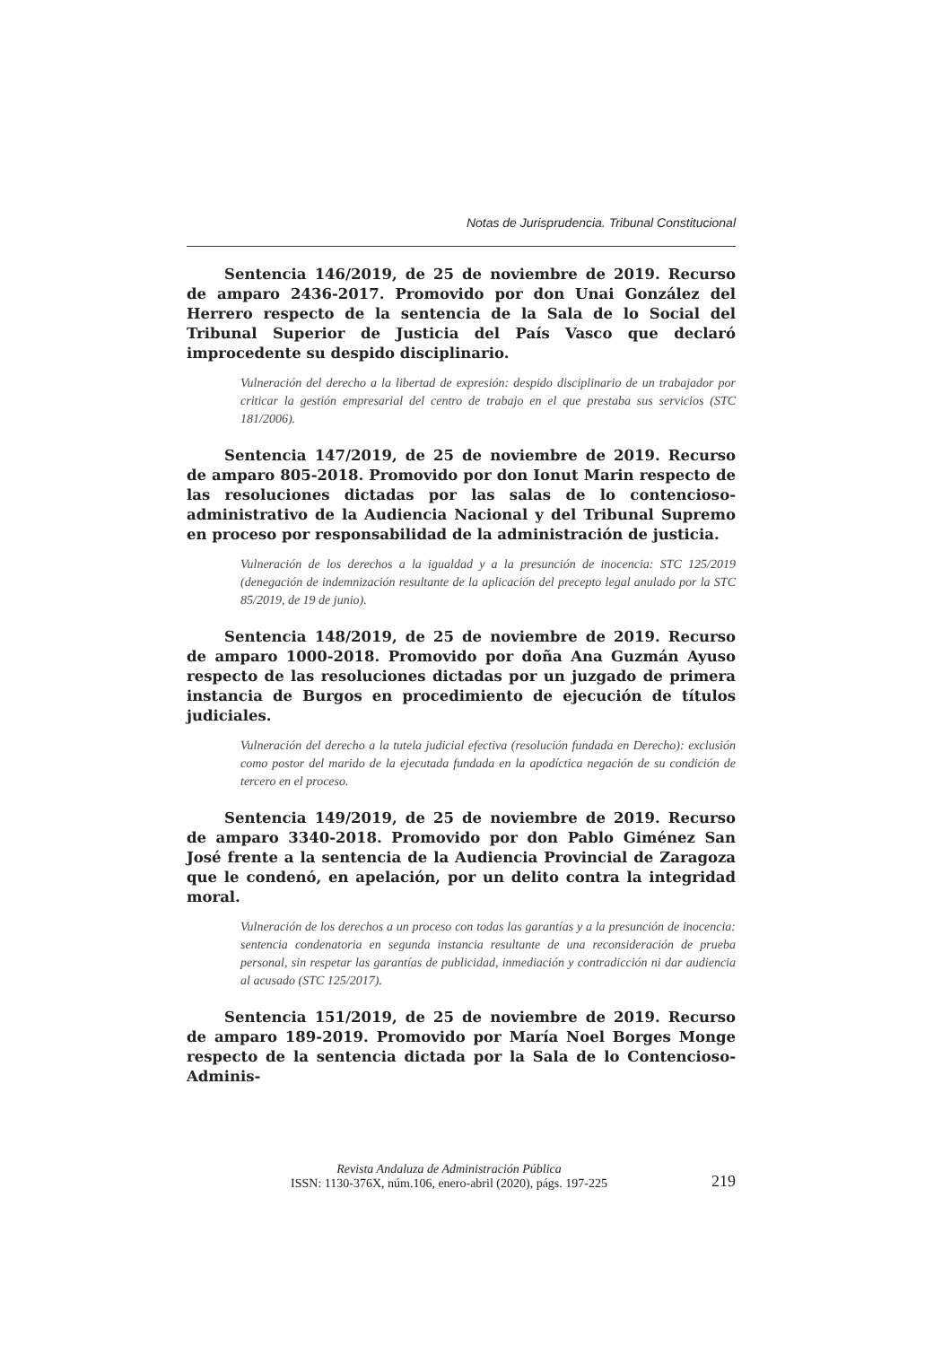Notas de Jurisprudencia. Tribunal Constitucional
Sentencia 146/2019, de 25 de noviembre de 2019. Recurso de amparo 2436-2017. Promovido por don Unai González del Herrero respecto de la sentencia de la Sala de lo Social del Tribunal Superior de Justicia del País Vasco que declaró improcedente su despido disciplinario.
Vulneración del derecho a la libertad de expresión: despido disciplinario de un trabajador por criticar la gestión empresarial del centro de trabajo en el que prestaba sus servicios (STC 181/2006).
Sentencia 147/2019, de 25 de noviembre de 2019. Recurso de amparo 805-2018. Promovido por don Ionut Marin respecto de las resoluciones dictadas por las salas de lo contencioso-administrativo de la Audiencia Nacional y del Tribunal Supremo en proceso por responsabilidad de la administración de justicia.
Vulneración de los derechos a la igualdad y a la presunción de inocencia: STC 125/2019 (denegación de indemnización resultante de la aplicación del precepto legal anulado por la STC 85/2019, de 19 de junio).
Sentencia 148/2019, de 25 de noviembre de 2019. Recurso de amparo 1000-2018. Promovido por doña Ana Guzmán Ayuso respecto de las resoluciones dictadas por un juzgado de primera instancia de Burgos en procedimiento de ejecución de títulos judiciales.
Vulneración del derecho a la tutela judicial efectiva (resolución fundada en Derecho): exclusión como postor del marido de la ejecutada fundada en la apodíctica negación de su condición de tercero en el proceso.
Sentencia 149/2019, de 25 de noviembre de 2019. Recurso de amparo 3340-2018. Promovido por don Pablo Giménez San José frente a la sentencia de la Audiencia Provincial de Zaragoza que le condenó, en apelación, por un delito contra la integridad moral.
Vulneración de los derechos a un proceso con todas las garantías y a la presunción de inocencia: sentencia condenatoria en segunda instancia resultante de una reconsideración de prueba personal, sin respetar las garantías de publicidad, inmediación y contradicción ni dar audiencia al acusado (STC 125/2017).
Sentencia 151/2019, de 25 de noviembre de 2019. Recurso de amparo 189-2019. Promovido por María Noel Borges Monge respecto de la sentencia dictada por la Sala de lo Contencioso-Adminis-
Revista Andaluza de Administración Pública
ISSN: 1130-376X, núm.106, enero-abril (2020), págs. 197-225
219